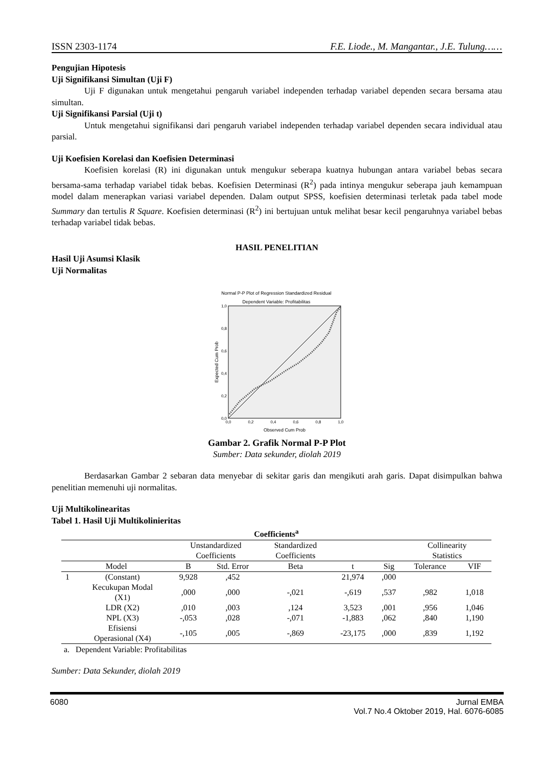ISSN 2303-1174 F.E. Liode., M. Mangantar., J.E. Tulung……
Pengujian Hipotesis
Uji Signifikansi Simultan (Uji F)
Uji F digunakan untuk mengetahui pengaruh variabel independen terhadap variabel dependen secara bersama atau simultan.
Uji Signifikansi Parsial (Uji t)
Untuk mengetahui signifikansi dari pengaruh variabel independen terhadap variabel dependen secara individual atau parsial.
Uji Koefisien Korelasi dan Koefisien Determinasi
Koefisien korelasi (R) ini digunakan untuk mengukur seberapa kuatnya hubungan antara variabel bebas secara bersama-sama terhadap variabel tidak bebas. Koefisien Determinasi (R<sup>2</sup>) pada intinya mengukur seberapa jauh kemampuan model dalam menerapkan variasi variabel dependen. Dalam output SPSS, koefisien determinasi terletak pada tabel mode Summary dan tertulis R Square. Koefisien determinasi (R<sup>2</sup>) ini bertujuan untuk melihat besar kecil pengaruhnya variabel bebas terhadap variabel tidak bebas.
HASIL PENELITIAN
Hasil Uji Asumsi Klasik
Uji Normalitas
Normal P-P Plot of Regression Standardized Residual
Dependent Variable: Profitabilitas
0,0
0,2
0,4
0,6
0,8
1,0
0,0
0,2
0,4
0,6
0,8
1,0
Observed Cum Prob
Expected Cum Prob
Gambar 2. Grafik Normal P-P Plot
Sumber: Data sekunder, diolah 2019
Berdasarkan Gambar 2 sebaran data menyebar di sekitar garis dan mengikuti arah garis. Dapat disimpulkan bahwa penelitian memenuhi uji normalitas.
Uji Multikolinearitas
Tabel 1. Hasil Uji Multikolinieritas
| Coefficients<sup>a</sup> | | | | | | | | |
| --- | --- | --- | --- | --- | --- | --- | --- | --- |
| | | Unstandardized Coefficients | | Standardized Coefficients | | | Collinearity Statistics | |
| Model | | B | Std. Error | Beta | t | Sig | Tolerance | VIF |
| 1 | (Constant) | 9,928 | ,452 | | 21,974 | ,000 | | |
| | Kecukupan Modal (X1) | ,000 | ,000 | -,021 | -,619 | ,537 | ,982 | 1,018 |
| | LDR (X2) | ,010 | ,003 | ,124 | 3,523 | ,001 | ,956 | 1,046 |
| | NPL (X3) | -,053 | ,028 | -,071 | -1,883 | ,062 | ,840 | 1,190 |
| | Efisiensi Operasional (X4) | -,105 | ,005 | -,869 | -23,175 | ,000 | ,839 | 1,192 |
a. Dependent Variable: Profitabilitas
Sumber: Data Sekunder, diolah 2019
6080 Jurnal EMBA
Vol.7 No.4 Oktober 2019, Hal. 6076-6085